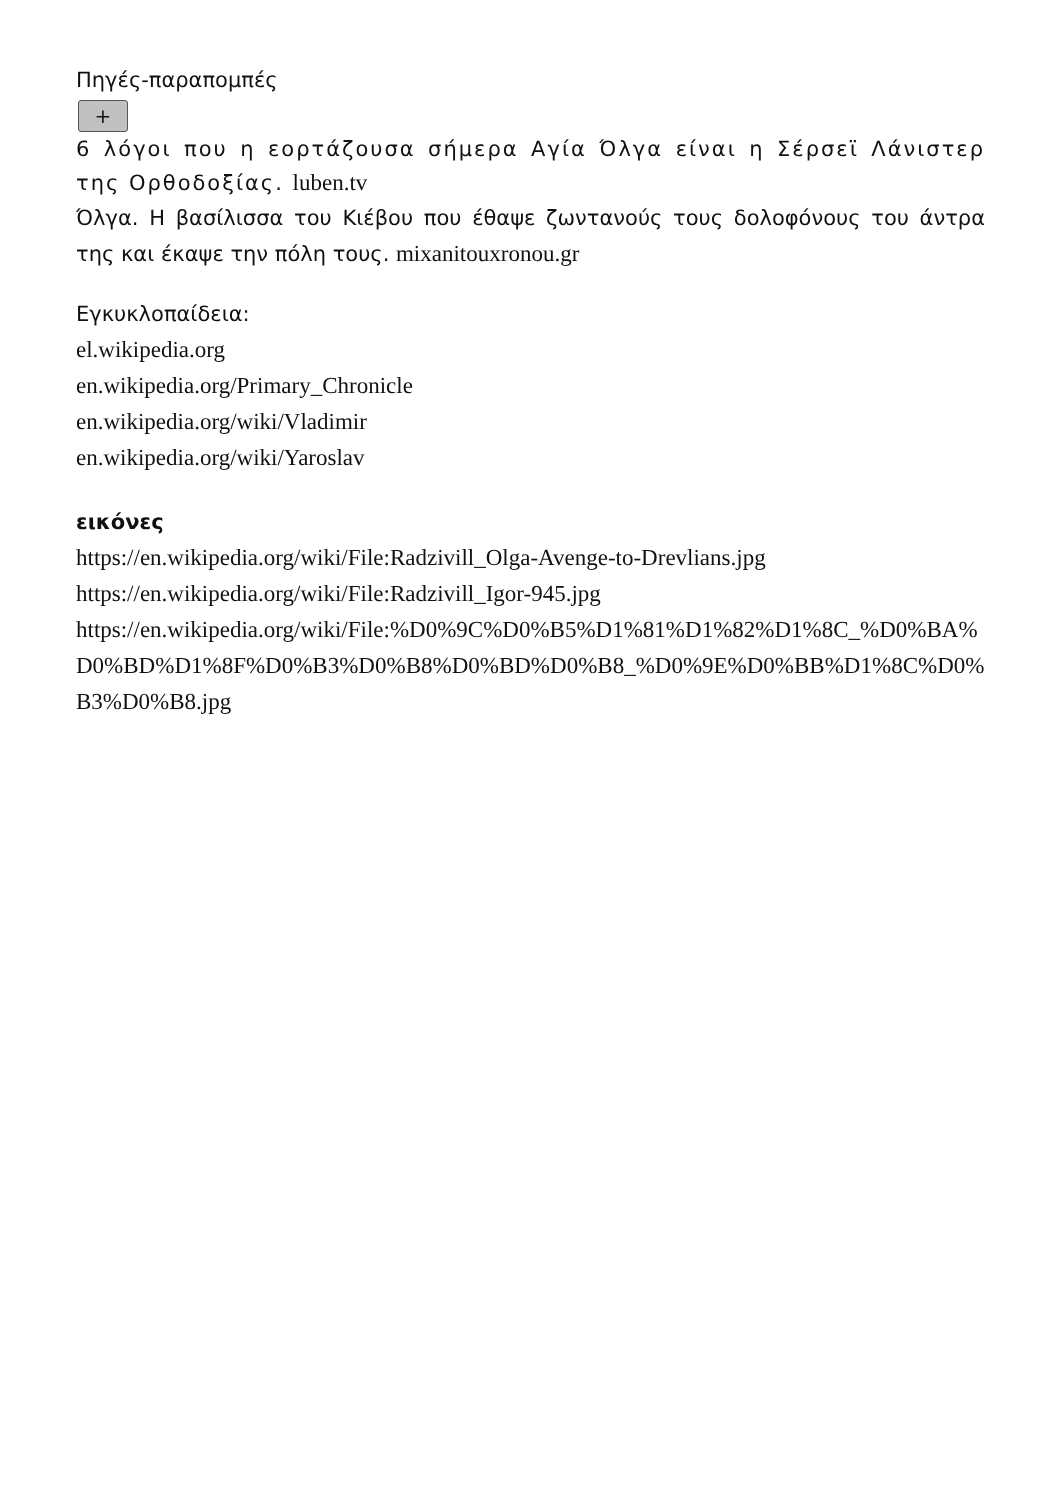Πηγές-παραπομπές
+
6 λόγοι που η εορτάζουσα σήμερα Αγία Όλγα είναι η Σέρσεϊ Λάνιστερ της Ορθοδοξίας. luben.tv
Όλγα. Η βασίλισσα του Κιέβου που έθαψε ζωντανούς τους δολοφόνους του άντρα της και έκαψε την πόλη τους. mixanitouxronou.gr
Εγκυκλοπαίδεια:
el.wikipedia.org
en.wikipedia.org/Primary_Chronicle
en.wikipedia.org/wiki/Vladimir
en.wikipedia.org/wiki/Yaroslav
εικόνες
https://en.wikipedia.org/wiki/File:Radzivill_Olga-Avenge-to-Drevlians.jpg
https://en.wikipedia.org/wiki/File:Radzivill_Igor-945.jpg
https://en.wikipedia.org/wiki/File:%D0%9C%D0%B5%D1%81%D1%82%D1%8C_%D0%BA%D0%BD%D1%8F%D0%B3%D0%B8%D0%BD%D0%B8_%D0%9E%D0%BB%D1%8C%D0%B3%D0%B8.jpg